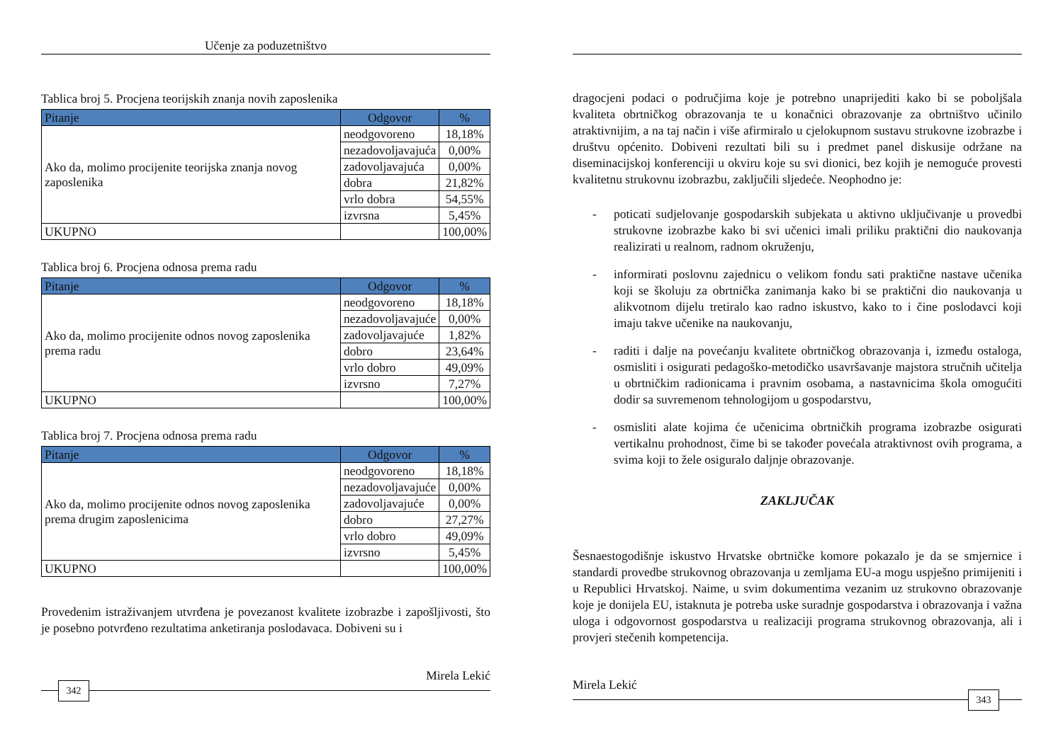Učenje za poduzetništvo
Tablica broj 5. Procjena teorijskih znanja novih zaposlenika
| Pitanje | Odgovor | % |
| --- | --- | --- |
| Ako da, molimo procijenite teorijska znanja novog zaposlenika | neodgovoreno | 18,18% |
| | nezadovoljavajuća | 0,00% |
| | zadovoljavajuća | 0,00% |
| | dobra | 21,82% |
| | vrlo dobra | 54,55% |
| | izvrsna | 5,45% |
| UKUPNO | | 100,00% |
Tablica broj 6. Procjena odnosa prema radu
| Pitanje | Odgovor | % |
| --- | --- | --- |
| Ako da, molimo procijenite odnos novog zaposlenika prema radu | neodgovoreno | 18,18% |
| | nezadovoljavajuće | 0,00% |
| | zadovoljavajuće | 1,82% |
| | dobro | 23,64% |
| | vrlo dobro | 49,09% |
| | izvrsno | 7,27% |
| UKUPNO | | 100,00% |
Tablica broj 7. Procjena odnosa prema radu
| Pitanje | Odgovor | % |
| --- | --- | --- |
| Ako da, molimo procijenite odnos novog zaposlenika prema drugim zaposlenicima | neodgovoreno | 18,18% |
| | nezadovoljavajuće | 0,00% |
| | zadovoljavajuće | 0,00% |
| | dobro | 27,27% |
| | vrlo dobro | 49,09% |
| | izvrsno | 5,45% |
| UKUPNO | | 100,00% |
Provedenim istraživanjem utvrđena je povezanost kvalitete izobrazbe i zapošljivosti, što je posebno potvrđeno rezultatima anketiranja poslodavaca. Dobiveni su i
Mirela Lekić
342
dragocjeni podaci o područjima koje je potrebno unaprijediti kako bi se poboljšala kvaliteta obrtničkog obrazovanja te u konačnici obrazovanje za obrtništvo učinilo atraktivnijim, a na taj način i više afirmiralo u cjelokupnom sustavu strukovne izobrazbe i društvu općenito. Dobiveni rezultati bili su i predmet panel diskusije održane na diseminacijskoj konferenciji u okviru koje su svi dionici, bez kojih je nemoguće provesti kvalitetnu strukovnu izobrazbu, zaključili sljedeće. Neophodno je:
- poticati sudjelovanje gospodarskih subjekata u aktivno uključivanje u provedbi strukovne izobrazbe kako bi svi učenici imali priliku praktični dio naukovanja realizirati u realnom, radnom okruženju,
- informirati poslovnu zajednicu o velikom fondu sati praktične nastave učenika koji se školuju za obrtnička zanimanja kako bi se praktični dio naukovanja u alikvotnom dijelu tretiralo kao radno iskustvo, kako to i čine poslodavci koji imaju takve učenike na naukovanju,
- raditi i dalje na povećanju kvalitete obrtničkog obrazovanja i, između ostaloga, osmisliti i osigurati pedagoško-metodičko usavršavanje majstora stručnih učitelja u obrtničkim radionicama i pravnim osobama, a nastavnicima škola omogućiti dodir sa suvremenom tehnologijom u gospodarstvu,
- osmisliti alate kojima će učenicima obrtničkih programa izobrazbe osigurati vertikalnu prohodnost, čime bi se također povećala atraktivnost ovih programa, a svima koji to žele osiguralo daljnje obrazovanje.
ZAKLJUČAK
Šesnaestogodišnje iskustvo Hrvatske obrtničke komore pokazalo je da se smjernice i standardi provedbe strukovnog obrazovanja u zemljama EU-a mogu uspješno primijeniti i u Republici Hrvatskoj. Naime, u svim dokumentima vezanim uz strukovno obrazovanje koje je donijela EU, istaknuta je potreba uske suradnje gospodarstva i obrazovanja i važna uloga i odgovornost gospodarstva u realizaciji programa strukovnog obrazovanja, ali i provjeri stečenih kompetencija.
Mirela Lekić
343